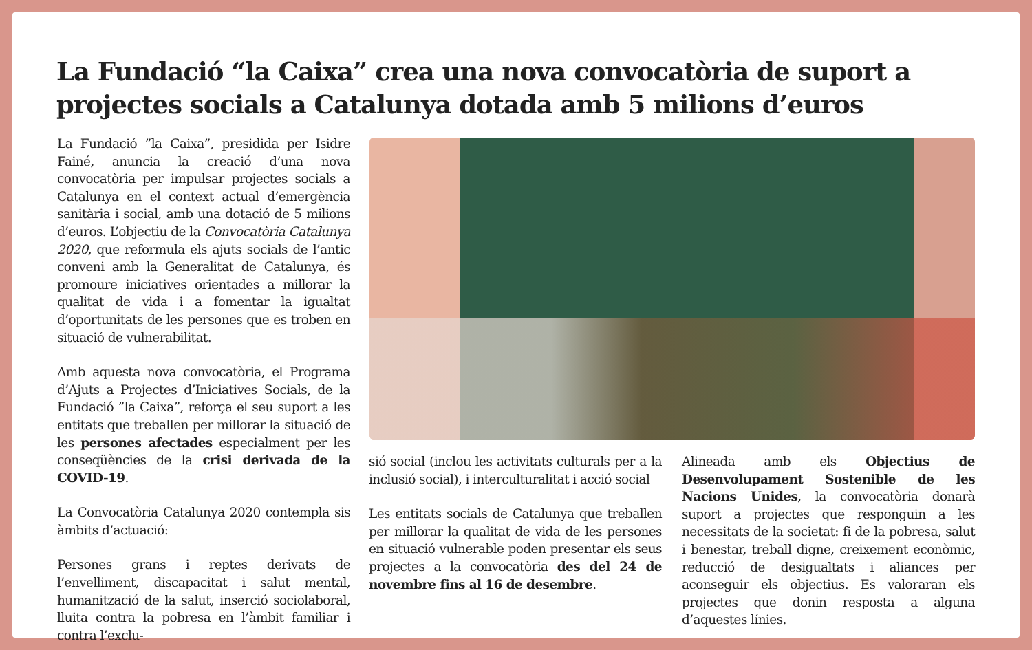La Fundació “la Caixa” crea una nova convocatòria de suport a projectes socials a Catalunya dotada amb 5 milions d’euros
La Fundació ”la Caixa”, presidida per Isidre Fainé, anuncia la creació d’una nova convocatòria per impulsar projectes socials a Catalunya en el context actual d’emergència sanitària i social, amb una dotació de 5 milions d’euros. L’objectiu de la Convocatòria Catalunya 2020, que reformula els ajuts socials de l’antic conveni amb la Generalitat de Catalunya, és promoure iniciatives orientades a millorar la qualitat de vida i a fomentar la igualtat d’oportunitats de les persones que es troben en situació de vulnerabilitat.
Amb aquesta nova convocatòria, el Programa d’Ajuts a Projectes d’Iniciatives Socials, de la Fundació ”la Caixa”, reforça el seu suport a les entitats que treballen per millorar la situació de les persones afectades especialment per les conseqüències de la crisi derivada de la COVID-19.
La Convocatòria Catalunya 2020 contempla sis àmbits d’actuació:
Persones grans i reptes derivats de l’envelliment, discapacitat i salut mental, humanització de la salut, inserció sociolaboral, lluita contra la pobresa en l’àmbit familiar i contra l’exclu-
sió social (inclou les activitats culturals per a la inclusió social), i interculturalitat i acció social
Les entitats socials de Catalunya que treballen per millorar la qualitat de vida de les persones en situació vulnerable poden presentar els seus projectes a la convocatòria des del 24 de novembre fins al 16 de desembre.
Alineada amb els Objectius de Desenvolupament Sostenible de les Nacions Unides, la convocatòria donarà suport a projectes que responguin a les necessitats de la societat: fi de la pobresa, salut i benestar, treball digne, creixement econòmic, reducció de desigualtats i aliances per aconseguir els objectius. Es valoraran els projectes que donin resposta a alguna d’aquestes línies.